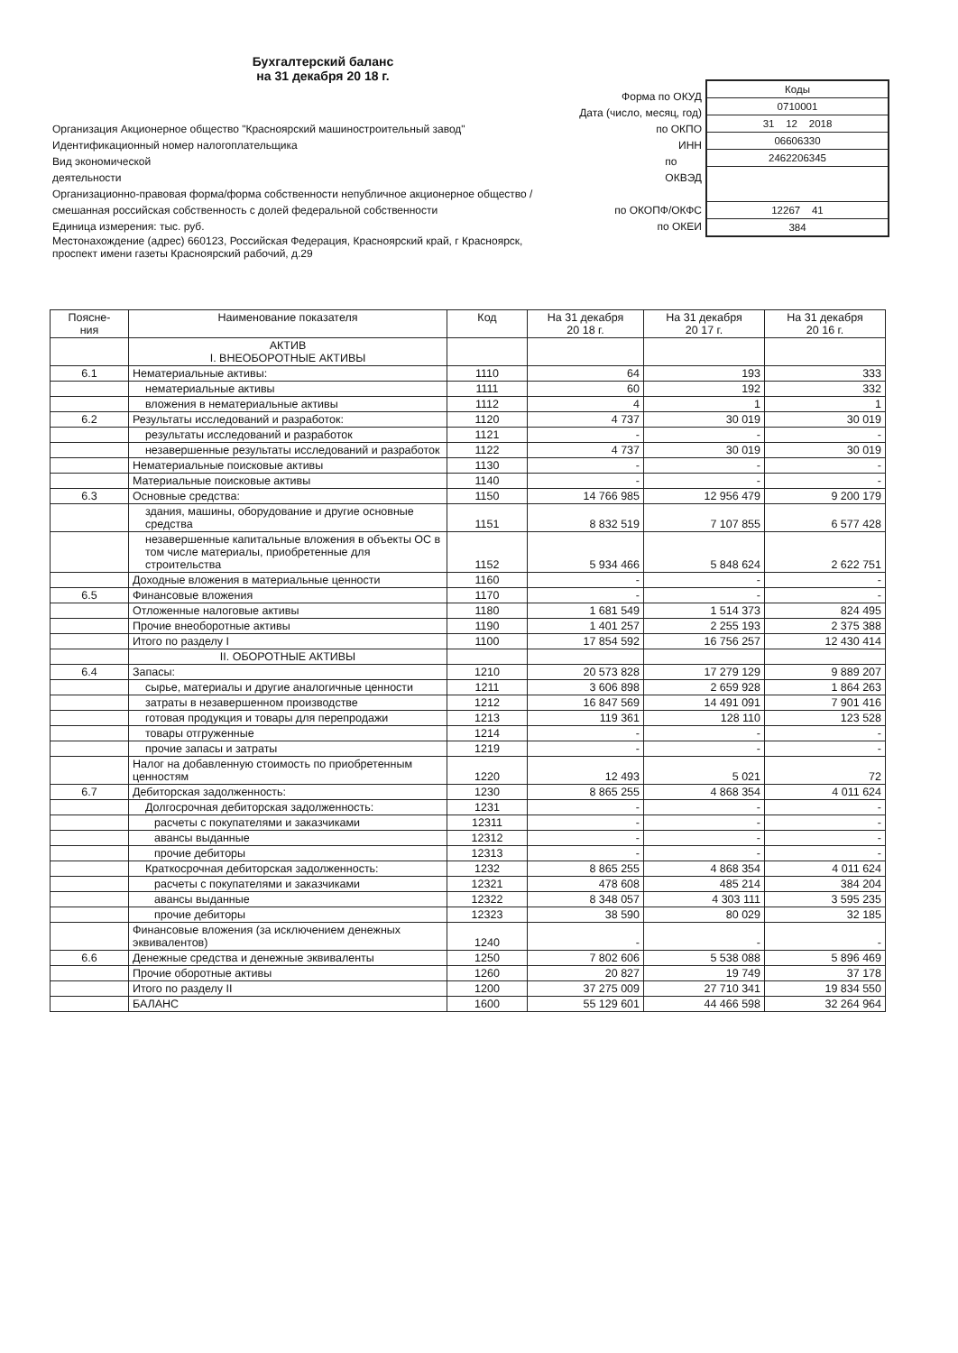Бухгалтерский баланс
на 31 декабря 20 18 г.
Форма по ОКУД
Дата (число, месяц, год)
Организация Акционерное общество "Красноярский машиностроительный завод" по ОКПО
Идентификационный номер налогоплательщика ИНН
Вид экономической
деятельности по
ОКВЭД
Организационно-правовая форма/форма собственности непубличное акционерное общество /
смешанная российская собственность с долей федеральной собственности
по ОКОПФ/ОКФС
Единица измерения: тыс. руб. по ОКЕИ
Местонахождение (адрес) 660123, Российская Федерация, Красноярский край, г Красноярск,
проспект имени газеты Красноярский рабочий, д.29
Коды
0710001
31 12 2018
06606330
2462206345
12267 41
384
| Поясне- ния | Наименование показателя | Код | На 31 декабря 20 18 г. | На 31 декабря 20 17 г. | На 31 декабря 20 16 г. |
| --- | --- | --- | --- | --- | --- |
| | АКТИВ I. ВНЕОБОРОТНЫЕ АКТИВЫ | | | | |
| 6.1 | Нематериальные активы: | 1110 | 64 | 193 | 333 |
| | нематериальные активы | 1111 | 60 | 192 | 332 |
| | вложения в нематериальные активы | 1112 | 4 | 1 | 1 |
| 6.2 | Результаты исследований и разработок: | 1120 | 4 737 | 30 019 | 30 019 |
| | результаты исследований и разработок | 1121 | - | - | - |
| | незавершенные результаты исследований и разработок | 1122 | 4 737 | 30 019 | 30 019 |
| | Нематериальные поисковые активы | 1130 | - | - | - |
| | Материальные поисковые активы | 1140 | - | - | - |
| 6.3 | Основные средства: | 1150 | 14 766 985 | 12 956 479 | 9 200 179 |
| | здания, машины, оборудование и другие основные средства | 1151 | 8 832 519 | 7 107 855 | 6 577 428 |
| | незавершенные капитальные вложения в объекты ОС в том числе материалы, приобретенные для строительства | 1152 | 5 934 466 | 5 848 624 | 2 622 751 |
| | Доходные вложения в материальные ценности | 1160 | - | - | - |
| 6.5 | Финансовые вложения | 1170 | - | - | - |
| | Отложенные налоговые активы | 1180 | 1 681 549 | 1 514 373 | 824 495 |
| | Прочие внеоборотные активы | 1190 | 1 401 257 | 2 255 193 | 2 375 388 |
| | Итого по разделу I | 1100 | 17 854 592 | 16 756 257 | 12 430 414 |
| | II. ОБОРОТНЫЕ АКТИВЫ | | | | |
| 6.4 | Запасы: | 1210 | 20 573 828 | 17 279 129 | 9 889 207 |
| | сырье, материалы и другие аналогичные ценности | 1211 | 3 606 898 | 2 659 928 | 1 864 263 |
| | затраты в незавершенном производстве | 1212 | 16 847 569 | 14 491 091 | 7 901 416 |
| | готовая продукция и товары для перепродажи | 1213 | 119 361 | 128 110 | 123 528 |
| | товары отгруженные | 1214 | - | - | - |
| | прочие запасы и затраты | 1219 | - | - | - |
| | Налог на добавленную стоимость по приобретенным ценностям | 1220 | 12 493 | 5 021 | 72 |
| 6.7 | Дебиторская задолженность: | 1230 | 8 865 255 | 4 868 354 | 4 011 624 |
| | Долгосрочная дебиторская задолженность: | 1231 | - | - | - |
| | расчеты с покупателями и заказчиками | 12311 | - | - | - |
| | авансы выданные | 12312 | - | - | - |
| | прочие дебиторы | 12313 | - | - | - |
| | Краткосрочная дебиторская задолженность: | 1232 | 8 865 255 | 4 868 354 | 4 011 624 |
| | расчеты с покупателями и заказчиками | 12321 | 478 608 | 485 214 | 384 204 |
| | авансы выданные | 12322 | 8 348 057 | 4 303 111 | 3 595 235 |
| | прочие дебиторы | 12323 | 38 590 | 80 029 | 32 185 |
| | Финансовые вложения (за исключением денежных эквивалентов) | 1240 | - | - | - |
| 6.6 | Денежные средства и денежные эквиваленты | 1250 | 7 802 606 | 5 538 088 | 5 896 469 |
| | Прочие оборотные активы | 1260 | 20 827 | 19 749 | 37 178 |
| | Итого по разделу II | 1200 | 37 275 009 | 27 710 341 | 19 834 550 |
| | БАЛАНС | 1600 | 55 129 601 | 44 466 598 | 32 264 964 |